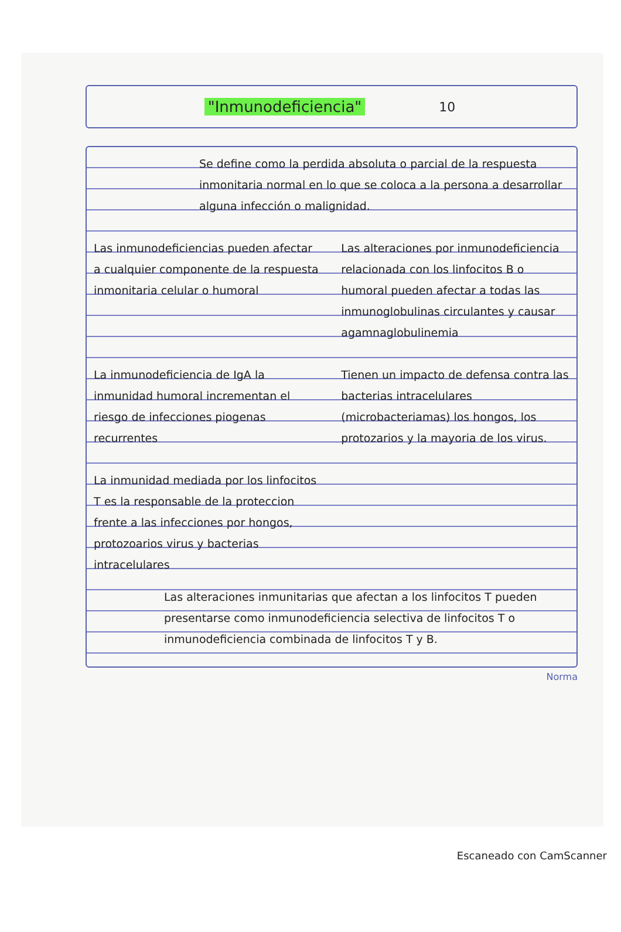"Inmunodeficiencia" 10
Se define como la perdida absoluta o parcial de la respuesta inmonitaria normal en lo que se coloca a la persona a desarrollar alguna infección o malignidad.
Las inmunodeficiencias pueden afectar a cualquier componente de la respuesta inmonitaria celular o humoral
Las alteraciones por inmunodeficiencia relacionada con los linfocitos B o humoral pueden afectar a todas las inmunoglobulinas circulantes y causar agamnaglobulinemia
La inmunodeficiencia de IgA la inmunidad humoral incrementan el riesgo de infecciones piogenas recurrentes
La inmunidad mediada por los linfocitos T es la responsable de la proteccion frente a las infecciones por hongos, protozoarios virus y bacterias intracelulares
Tienen un impacto de defensa contra las bacterias intracelulares (microbacteriamas) los hongos, los protozarios y la mayoria de los virus.
Las alteraciones inmunitarias que afectan a los linfocitos T pueden presentarse como inmunodeficiencia selectiva de linfocitos T o inmunodeficiencia combinada de linfocitos T y B.
Norma
Escaneado con CamScanner